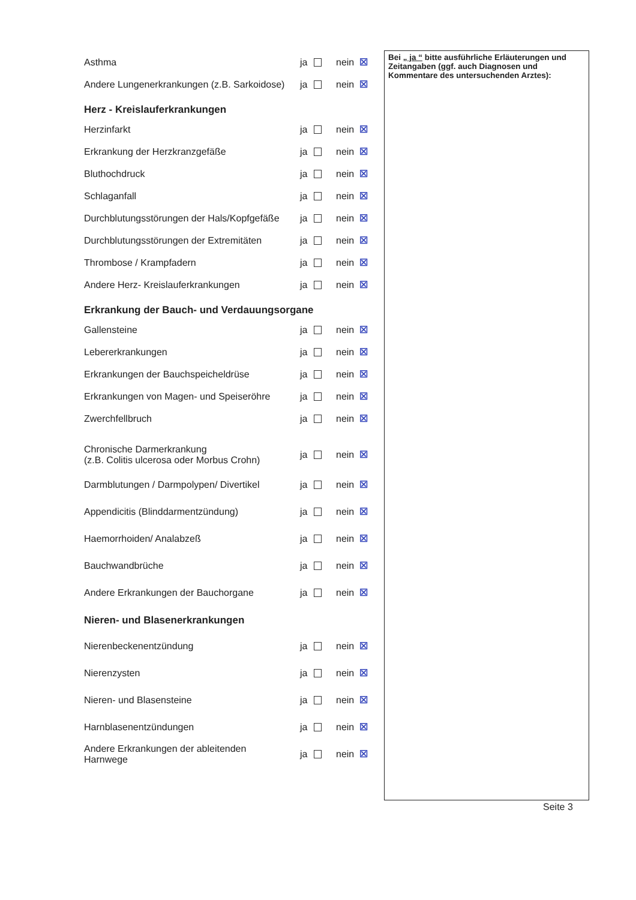Asthma ja nein ☒
Andere Lungenerkrankungen (z.B. Sarkoidose) ja nein ☒
Herz - Kreislauferkrankungen
Herzinfarkt ja nein ☒
Erkrankung der Herzkranzgefäße ja nein ☒
Bluthochdruck ja nein ☒
Schlaganfall ja nein ☒
Durchblutungsstörungen der Hals/Kopfgefäße ja nein ☒
Durchblutungsstörungen der Extremitäten ja nein ☒
Thrombose / Krampfadern ja nein ☒
Andere Herz- Kreislauferkrankungen ja nein ☒
Erkrankung der Bauch- und Verdauungsorgane
Gallensteine ja nein ☒
Lebererkrankungen ja nein ☒
Erkrankungen der Bauchspeicheldrüse ja nein ☒
Erkrankungen von Magen- und Speiseröhre ja nein ☒
Zwerchfellbruch ja nein ☒
Chronische Darmerkrankung
(z.B. Colitis ulcerosa oder Morbus Crohn) ja nein ☒
Darmblutungen / Darmpolypen/ Divertikel ja nein ☒
Appendicitis (Blinddarmentzündung) ja nein ☒
Haemorrhoiden/ Analabzeß ja nein ☒
Bauchwandbrüche ja nein ☒
Andere Erkrankungen der Bauchorgane ja nein ☒
Nieren- und Blasenerkrankungen
Nierenbeckenentzündung ja nein ☒
Nierenzysten ja nein ☒
Nieren- und Blasensteine ja nein ☒
Harnblasenentzündungen ja nein ☒
Andere Erkrankungen der ableitenden
Harnwege ja nein ☒
Bei „ ja “ bitte ausführliche Erläuterungen und Zeitangaben (ggf. auch Diagnosen und Kommentare des untersuchenden Arztes):
Seite 3